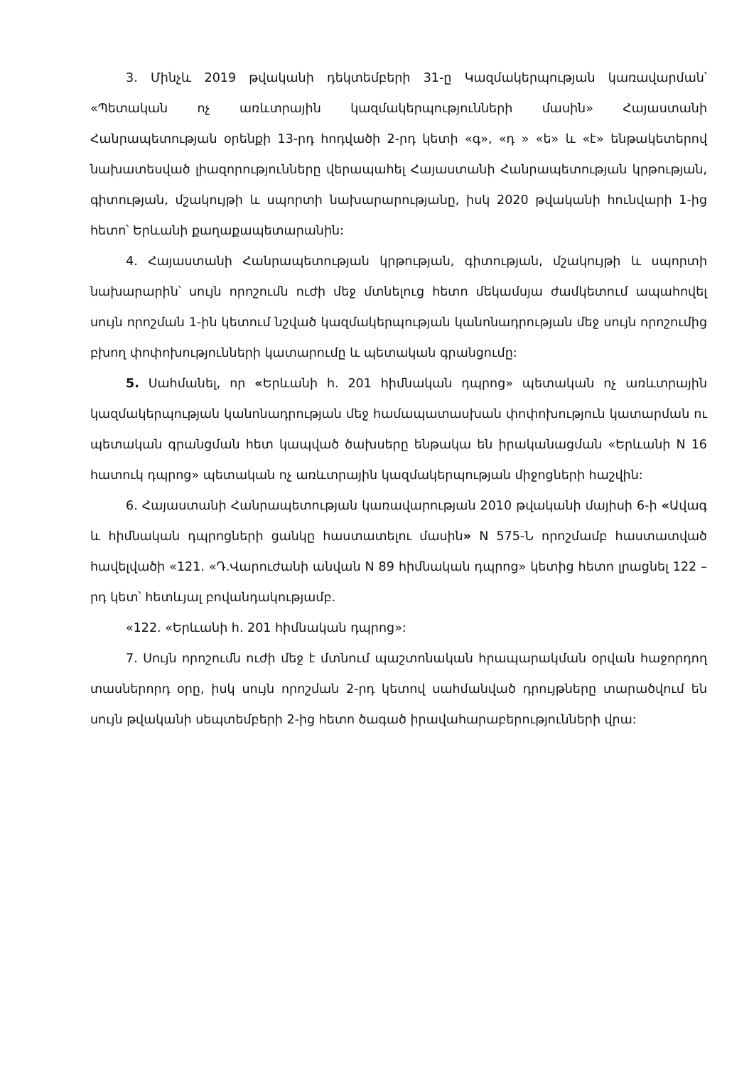3. Մինչև 2019 թվականի դեկտեմբերի 31-ը Կազմակերպության կառավարման՝ «Պետական ոչ առևտրային կազմակերպությունների մասին» Հայաստանի Հանրապետության օրենքի 13-րդ հոդվածի 2-րդ կետի «գ», «դ » «ե» և «է» ենթակետերով նախատեսված լիազորությունները վերապահել Հայաստանի Հանրապետության կրթության, գիտության, մշակույթի և սպորտի նախարարությանը, իսկ 2020 թվականի հունվարի 1-ից հետո՝ Երևանի քաղաքապետարանին:
4. Հայաստանի Հանրապետության կրթության, գիտության, մշակույթի և սպորտի նախարարին՝ սույն որոշումն ուժի մեջ մտնելուց հետո մեկամսյա ժամկետում ապահովել սույն որոշման 1-ին կետում նշված կազմակերպության կանոնադրության մեջ սույն որոշումից բխող փոփոխությունների կատարումը և պետական գրանցումը:
5. Սահմանել, որ «Երևանի հ. 201 հիմնական դպրոց» պետական ոչ առևտրային կազմակերպության կանոնադրության մեջ համապատասխան փոփոխություն կատարման ու պետական գրանցման հետ կապված ծախսերը ենթակա են իրականացման «Երևանի N 16 հատուկ դպրոց» պետական ոչ առևտրային կազմակերպության միջոցների հաշվին:
6. Հայաստանի Հանրապետության կառավարության 2010 թվականի մայիսի 6-ի «Ավագ և հիմնական դպրոցների ցանկը հաստատելու մասին» N 575-Ն որոշմամբ հաստատված հավելվածի «121. «Դ.Վարուժանի անվան N 89 հիմնական դպրոց» կետից հետո լրացնել 122 –րդ կետ՝ հետևյալ բովանդակությամբ.
«122. «Երևանի հ. 201 հիմնական դպրոց»:
7. Սույն որոշումն ուժի մեջ է մտնում պաշտոնական հրապարակման օրվան հաջորդող տասներորդ օրը, իսկ սույն որոշման 2-րդ կետով սահմանված դրույթները տարածվում են սույն թվականի սեպտեմբերի 2-ից հետո ծագած իրավահարաբերությունների վրա: